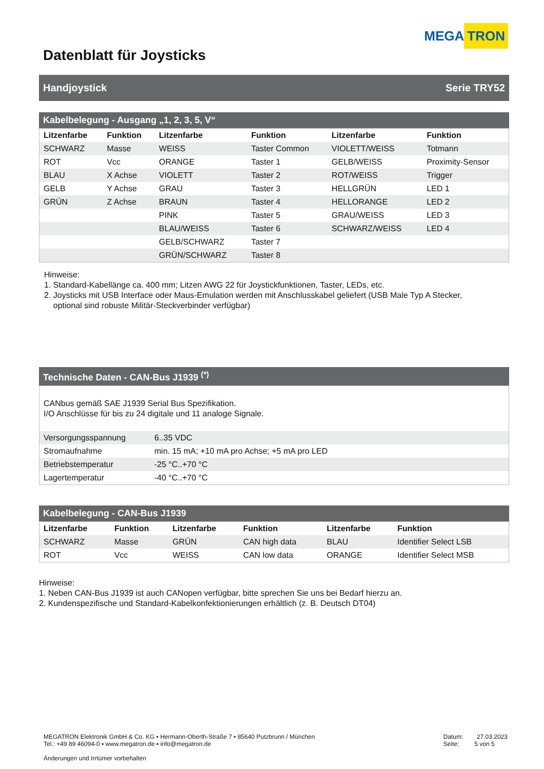MEGA TRON
Datenblatt für Joysticks
Handjoystick Serie TRY52
Kabelbelegung - Ausgang „1, 2, 3, 5, V“
| Litzenfarbe | Funktion | Litzenfarbe | Funktion | Litzenfarbe | Funktion |
| --- | --- | --- | --- | --- | --- |
| SCHWARZ | Masse | WEISS | Taster Common | VIOLETT/WEISS | Totmann |
| ROT | Vcc | ORANGE | Taster 1 | GELB/WEISS | Proximity-Sensor |
| BLAU | X Achse | VIOLETT | Taster 2 | ROT/WEISS | Trigger |
| GELB | Y Achse | GRAU | Taster 3 | HELLGRÜN | LED 1 |
| GRÜN | Z Achse | BRAUN | Taster 4 | HELLORANGE | LED 2 |
| | | PINK | Taster 5 | GRAU/WEISS | LED 3 |
| | | BLAU/WEISS | Taster 6 | SCHWARZ/WEISS | LED 4 |
| | | GELB/SCHWARZ | Taster 7 | | |
| | | GRÜN/SCHWARZ | Taster 8 | | |
Hinweise:
1. Standard-Kabellänge ca. 400 mm; Litzen AWG 22 für Joystickfunktionen, Taster, LEDs, etc.
2. Joysticks mit USB Interface oder Maus-Emulation werden mit Anschlusskabel geliefert (USB Male Typ A Stecker,
optional sind robuste Militär-Steckverbinder verfügbar)
Technische Daten - CAN-Bus J1939 <sup>(*)</sup>
| CANbus gemäß SAE J1939 Serial Bus Spezifikation. I/O Anschlüsse für bis zu 24 digitale und 11 analoge Signale. | |
| Versorgungsspannung | 6..35 VDC |
| Stromaufnahme | min. 15 mA; +10 mA pro Achse; +5 mA pro LED |
| Betriebstemperatur | -25 °C..+70 °C |
| Lagertemperatur | -40 °C..+70 °C |
Kabelbelegung - CAN-Bus J1939
| Litzenfarbe | Funktion | Litzenfarbe | Funktion | Litzenfarbe | Funktion |
| --- | --- | --- | --- | --- | --- |
| SCHWARZ | Masse | GRÜN | CAN high data | BLAU | Identifier Select LSB |
| ROT | Vcc | WEISS | CAN low data | ORANGE | Identifier Select MSB |
Hinweise:
1. Neben CAN-Bus J1939 ist auch CANopen verfügbar, bitte sprechen Sie uns bei Bedarf hierzu an.
2. Kundenspezifische und Standard-Kabelkonfektionierungen erhältlich (z. B. Deutsch DT04)
MEGATRON Elektronik GmbH & Co. KG ▪ Hermann-Oberth-Straße 7 ▪ 85640 Putzbrunn / München
Tel.: +49 89 46094-0 ▪ www.megatron.de ▪ info@megatron.de
Änderungen und Irrtümer vorbehalten
Datum: 27.03.2023
Seite: 5 von 5